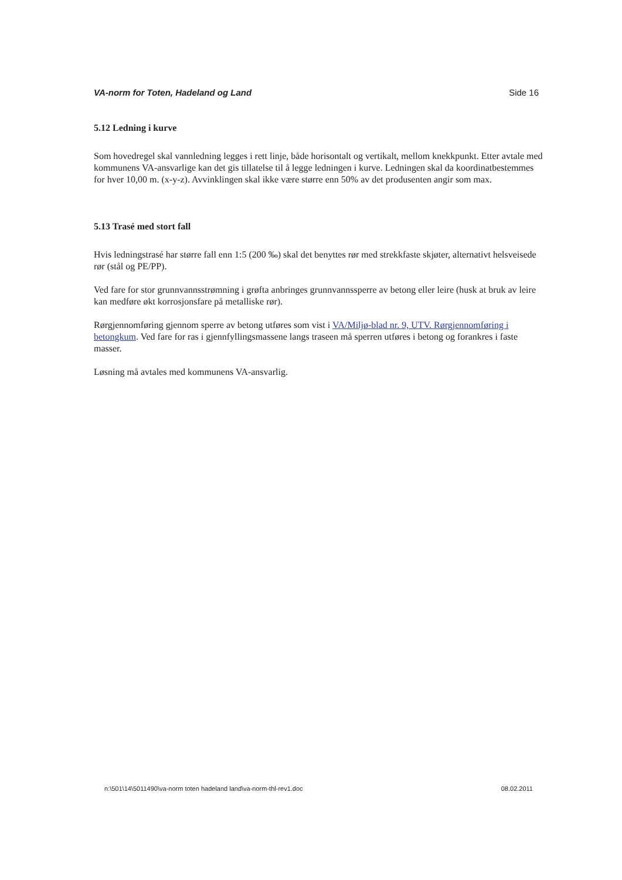VA-norm for Toten, Hadeland og Land Side 16
5.12 Ledning i kurve
Som hovedregel skal vannledning legges i rett linje, både horisontalt og vertikalt, mellom knekkpunkt. Etter avtale med kommunens VA-ansvarlige kan det gis tillatelse til å legge ledningen i kurve. Ledningen skal da koordinatbestemmes for hver 10,00 m. (x-y-z). Avvinklingen skal ikke være større enn 50% av det produsenten angir som max.
5.13 Trasé med stort fall
Hvis ledningstrasé har større fall enn 1:5 (200 ‰) skal det benyttes rør med strekkfaste skjøter, alternativt helsveisede rør (stål og PE/PP).
Ved fare for stor grunnvannsstrømning i grøfta anbringes grunnvannssperre av betong eller leire (husk at bruk av leire kan medføre økt korrosjonsfare på metalliske rør).
Rørgjennomføring gjennom sperre av betong utføres som vist i VA/Miljø-blad nr. 9, UTV. Rørgjennomføring i betongkum. Ved fare for ras i gjennfyllingsmassene langs traseen må sperren utføres i betong og forankres i faste masser.
Løsning må avtales med kommunens VA-ansvarlig.
n:\501\14\5011490\va-norm toten hadeland land\va-norm-thl-rev1.doc 08.02.2011